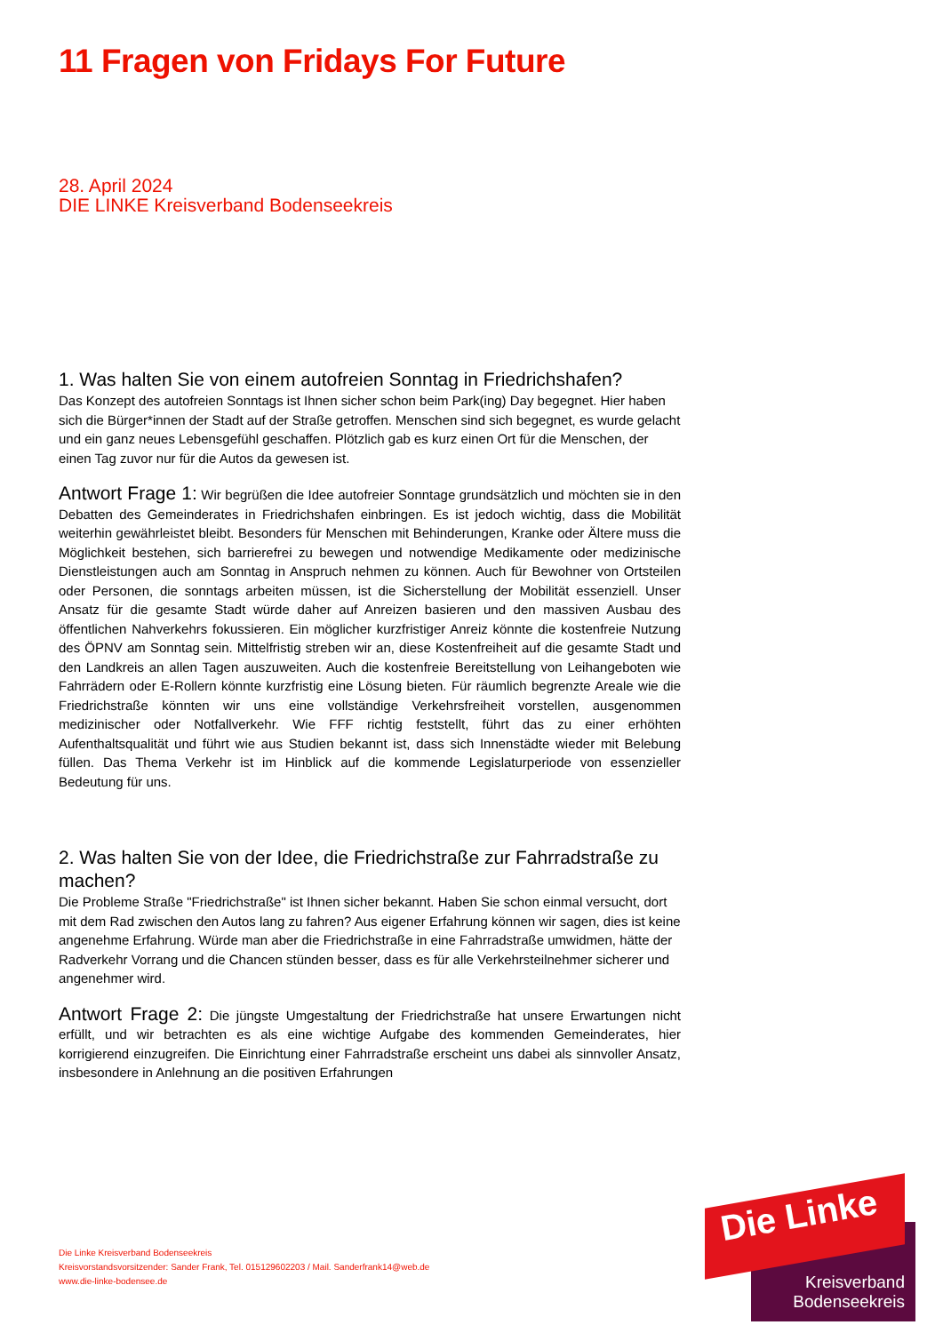11 Fragen von Fridays For Future
28. April 2024
DIE LINKE Kreisverband Bodenseekreis
1. Was halten Sie von einem autofreien Sonntag in Friedrichshafen?
Das Konzept des autofreien Sonntags ist Ihnen sicher schon beim Park(ing) Day begegnet. Hier haben sich die Bürger*innen der Stadt auf der Straße getroffen. Menschen sind sich begegnet, es wurde gelacht und ein ganz neues Lebensgefühl geschaffen. Plötzlich gab es kurz einen Ort für die Menschen, der einen Tag zuvor nur für die Autos da gewesen ist.
Antwort Frage 1: Wir begrüßen die Idee autofreier Sonntage grundsätzlich und möchten sie in den Debatten des Gemeinderates in Friedrichshafen einbringen. Es ist jedoch wichtig, dass die Mobilität weiterhin gewährleistet bleibt. Besonders für Menschen mit Behinderungen, Kranke oder Ältere muss die Möglichkeit bestehen, sich barrierefrei zu bewegen und notwendige Medikamente oder medizinische Dienstleistungen auch am Sonntag in Anspruch nehmen zu können. Auch für Bewohner von Ortsteilen oder Personen, die sonntags arbeiten müssen, ist die Sicherstellung der Mobilität essenziell. Unser Ansatz für die gesamte Stadt würde daher auf Anreizen basieren und den massiven Ausbau des öffentlichen Nahverkehrs fokussieren. Ein möglicher kurzfristiger Anreiz könnte die kostenfreie Nutzung des ÖPNV am Sonntag sein. Mittelfristig streben wir an, diese Kostenfreiheit auf die gesamte Stadt und den Landkreis an allen Tagen auszuweiten. Auch die kostenfreie Bereitstellung von Leihangeboten wie Fahrrädern oder E-Rollern könnte kurzfristig eine Lösung bieten. Für räumlich begrenzte Areale wie die Friedrichstraße könnten wir uns eine vollständige Verkehrsfreiheit vorstellen, ausgenommen medizinischer oder Notfallverkehr. Wie FFF richtig feststellt, führt das zu einer erhöhten Aufenthaltsqualität und führt wie aus Studien bekannt ist, dass sich Innenstädte wieder mit Belebung füllen. Das Thema Verkehr ist im Hinblick auf die kommende Legislaturperiode von essenzieller Bedeutung für uns.
2. Was halten Sie von der Idee, die Friedrichstraße zur Fahrradstraße zu machen?
Die Probleme Straße "Friedrichstraße" ist Ihnen sicher bekannt. Haben Sie schon einmal versucht, dort mit dem Rad zwischen den Autos lang zu fahren? Aus eigener Erfahrung können wir sagen, dies ist keine angenehme Erfahrung. Würde man aber die Friedrichstraße in eine Fahrradstraße umwidmen, hätte der Radverkehr Vorrang und die Chancen stünden besser, dass es für alle Verkehrsteilnehmer sicherer und angenehmer wird.
Antwort Frage 2: Die jüngste Umgestaltung der Friedrichstraße hat unsere Erwartungen nicht erfüllt, und wir betrachten es als eine wichtige Aufgabe des kommenden Gemeinderates, hier korrigierend einzugreifen. Die Einrichtung einer Fahrradstraße erscheint uns dabei als sinnvoller Ansatz, insbesondere in Anlehnung an die positiven Erfahrungen
Die Linke Kreisverband Bodenseekreis
Kreisvorstandsvorsitzender: Sander Frank, Tel. 015129602203 / Mail. Sanderfrank14@web.de
www.die-linke-bodensee.de
Die Linke
Kreisverband
Bodenseekreis